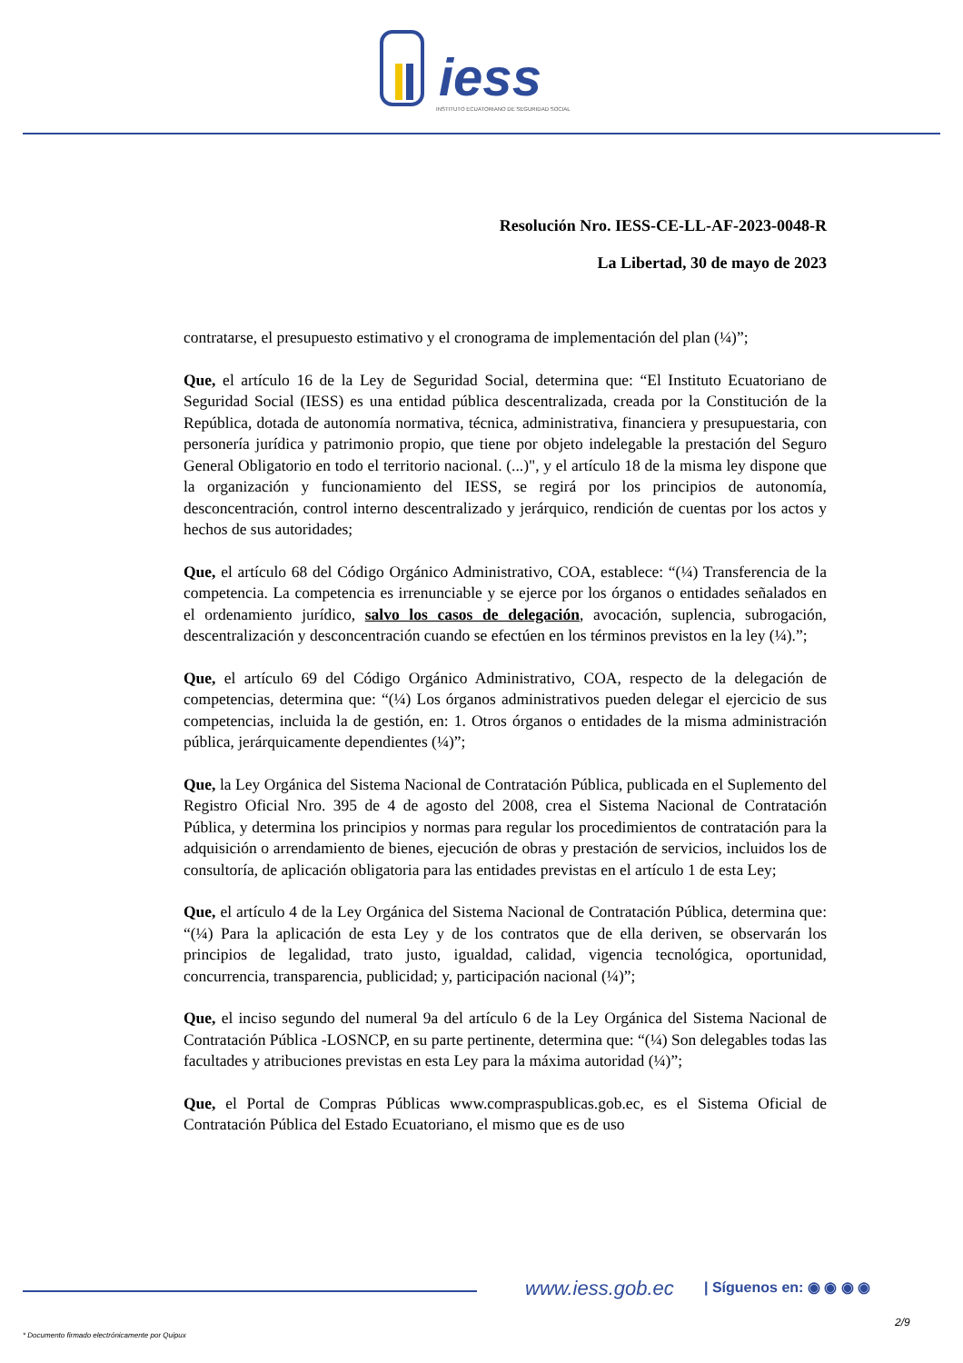iess
INSTITUTO ECUATORIANO DE SEGURIDAD SOCIAL
Resolución Nro. IESS-CE-LL-AF-2023-0048-R
La Libertad, 30 de mayo de 2023
contratarse, el presupuesto estimativo y el cronograma de implementación del plan (¼)”;
Que, el artículo 16 de la Ley de Seguridad Social, determina que: “El Instituto Ecuatoriano de Seguridad Social (IESS) es una entidad pública descentralizada, creada por la Constitución de la República, dotada de autonomía normativa, técnica, administrativa, financiera y presupuestaria, con personería jurídica y patrimonio propio, que tiene por objeto indelegable la prestación del Seguro General Obligatorio en todo el territorio nacional. (...)", y el artículo 18 de la misma ley dispone que la organización y funcionamiento del IESS, se regirá por los principios de autonomía, desconcentración, control interno descentralizado y jerárquico, rendición de cuentas por los actos y hechos de sus autoridades;
Que, el artículo 68 del Código Orgánico Administrativo, COA, establece: “(¼) Transferencia de la competencia. La competencia es irrenunciable y se ejerce por los órganos o entidades señalados en el ordenamiento jurídico, salvo los casos de delegación, avocación, suplencia, subrogación, descentralización y desconcentración cuando se efectúen en los términos previstos en la ley (¼).”;
Que, el artículo 69 del Código Orgánico Administrativo, COA, respecto de la delegación de competencias, determina que: “(¼) Los órganos administrativos pueden delegar el ejercicio de sus competencias, incluida la de gestión, en: 1. Otros órganos o entidades de la misma administración pública, jerárquicamente dependientes (¼)”;
Que, la Ley Orgánica del Sistema Nacional de Contratación Pública, publicada en el Suplemento del Registro Oficial Nro. 395 de 4 de agosto del 2008, crea el Sistema Nacional de Contratación Pública, y determina los principios y normas para regular los procedimientos de contratación para la adquisición o arrendamiento de bienes, ejecución de obras y prestación de servicios, incluidos los de consultoría, de aplicación obligatoria para las entidades previstas en el artículo 1 de esta Ley;
Que, el artículo 4 de la Ley Orgánica del Sistema Nacional de Contratación Pública, determina que: “(¼) Para la aplicación de esta Ley y de los contratos que de ella deriven, se observarán los principios de legalidad, trato justo, igualdad, calidad, vigencia tecnológica, oportunidad, concurrencia, transparencia, publicidad; y, participación nacional (¼)”;
Que, el inciso segundo del numeral 9a del artículo 6 de la Ley Orgánica del Sistema Nacional de Contratación Pública -LOSNCP, en su parte pertinente, determina que: “(¼) Son delegables todas las facultades y atribuciones previstas en esta Ley para la máxima autoridad (¼)”;
Que, el Portal de Compras Públicas www.compraspublicas.gob.ec, es el Sistema Oficial de Contratación Pública del Estado Ecuatoriano, el mismo que es de uso
www.iess.gob.ec | Síguenos en: ◉ ◉ ◉ ◉
2/9
* Documento firmado electrónicamente por Quipux